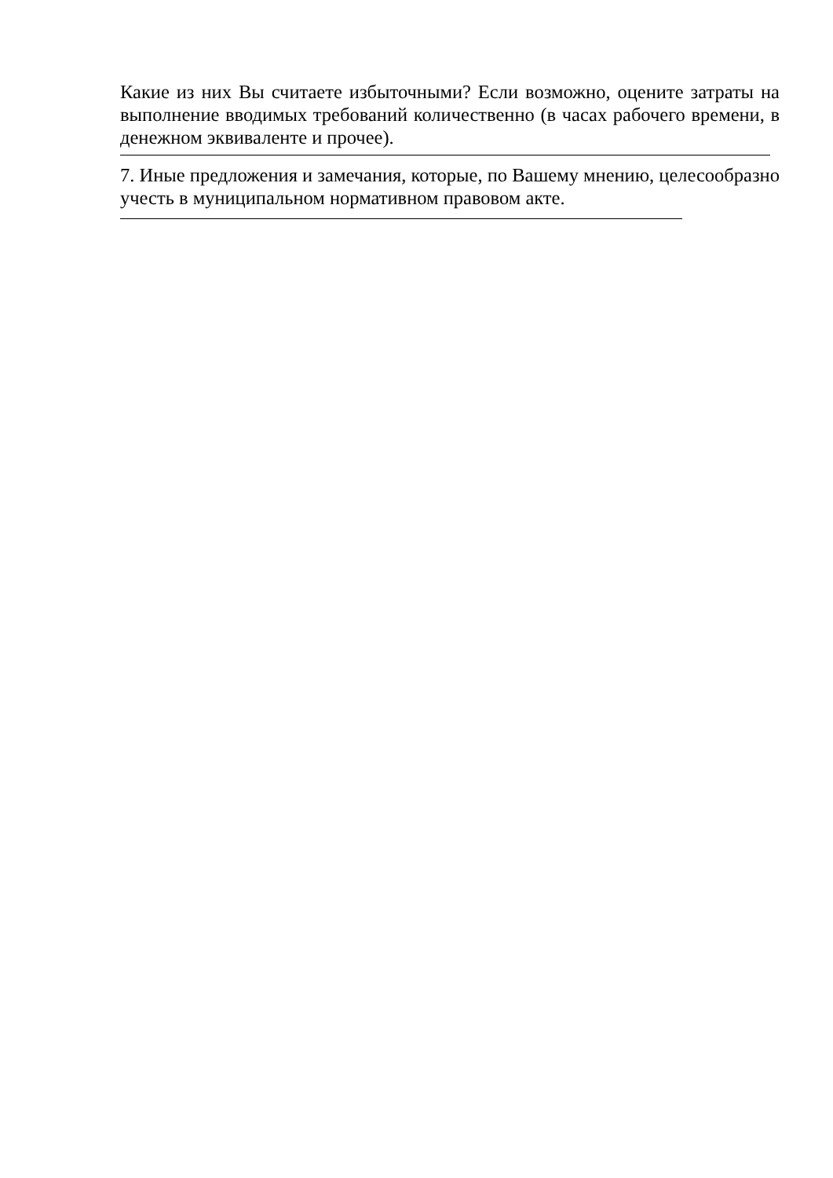Какие из них Вы считаете избыточными? Если возможно, оцените затраты на выполнение вводимых требований количественно (в часах рабочего времени, в денежном эквиваленте и прочее).
7. Иные предложения и замечания, которые, по Вашему мнению, целесообразно учесть в муниципальном нормативном правовом акте.